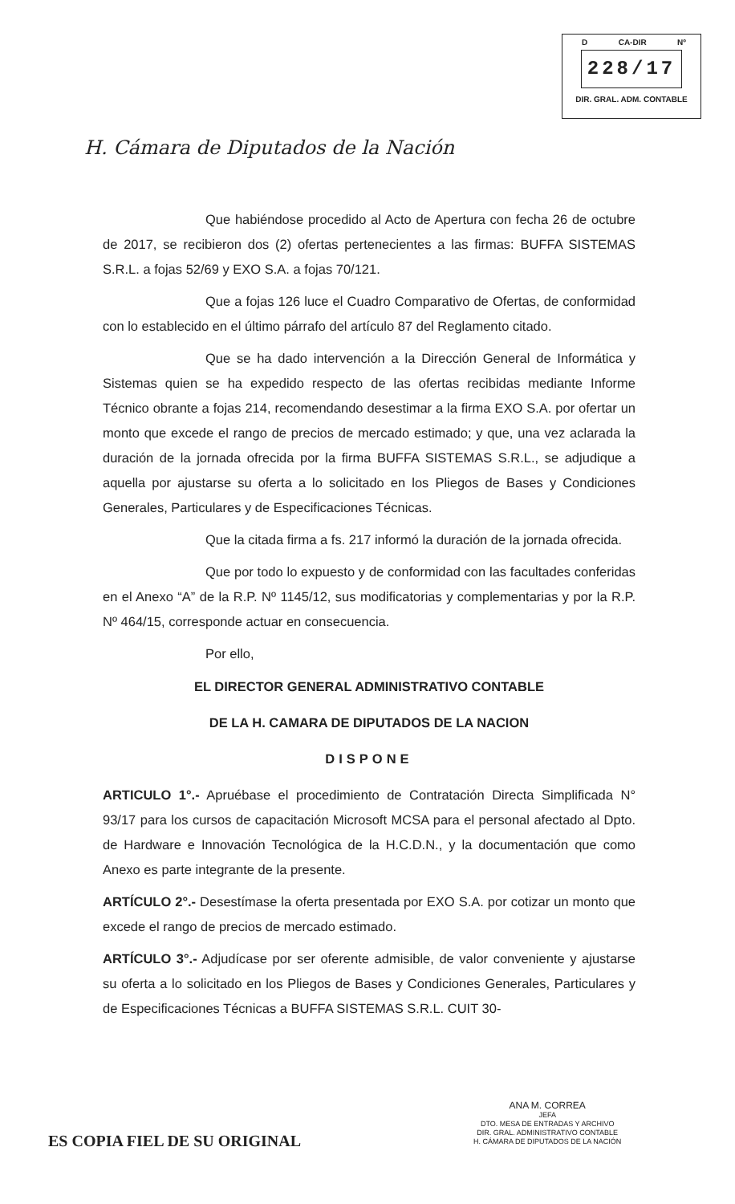D CA-DIR Nº
228/17
DIR. GRAL. ADM. CONTABLE
H. Cámara de Diputados de la Nación
Que habiéndose procedido al Acto de Apertura con fecha 26 de octubre de 2017, se recibieron dos (2) ofertas pertenecientes a las firmas: BUFFA SISTEMAS S.R.L. a fojas 52/69 y EXO S.A. a fojas 70/121.
Que a fojas 126 luce el Cuadro Comparativo de Ofertas, de conformidad con lo establecido en el último párrafo del artículo 87 del Reglamento citado.
Que se ha dado intervención a la Dirección General de Informática y Sistemas quien se ha expedido respecto de las ofertas recibidas mediante Informe Técnico obrante a fojas 214, recomendando desestimar a la firma EXO S.A. por ofertar un monto que excede el rango de precios de mercado estimado; y que, una vez aclarada la duración de la jornada ofrecida por la firma BUFFA SISTEMAS S.R.L., se adjudique a aquella por ajustarse su oferta a lo solicitado en los Pliegos de Bases y Condiciones Generales, Particulares y de Especificaciones Técnicas.
Que la citada firma a fs. 217 informó la duración de la jornada ofrecida.
Que por todo lo expuesto y de conformidad con las facultades conferidas en el Anexo “A” de la R.P. Nº 1145/12, sus modificatorias y complementarias y por la R.P. Nº 464/15, corresponde actuar en consecuencia.
Por ello,
EL DIRECTOR GENERAL ADMINISTRATIVO CONTABLE
DE LA H. CAMARA DE DIPUTADOS DE LA NACION
DISPONE
ARTICULO 1°.- Apruébase el procedimiento de Contratación Directa Simplificada N° 93/17 para los cursos de capacitación Microsoft MCSA para el personal afectado al Dpto. de Hardware e Innovación Tecnológica de la H.C.D.N., y la documentación que como Anexo es parte integrante de la presente.
ARTÍCULO 2°.- Desestímase la oferta presentada por EXO S.A. por cotizar un monto que excede el rango de precios de mercado estimado.
ARTÍCULO 3°.- Adjudícase por ser oferente admisible, de valor conveniente y ajustarse su oferta a lo solicitado en los Pliegos de Bases y Condiciones Generales, Particulares y de Especificaciones Técnicas a BUFFA SISTEMAS S.R.L. CUIT 30-
ANA M. CORREA
JEFA
DTO. MESA DE ENTRADAS Y ARCHIVO
DIR. GRAL. ADMINISTRATIVO CONTABLE
H. CÁMARA DE DIPUTADOS DE LA NACIÓN
ES COPIA FIEL DE SU ORIGINAL